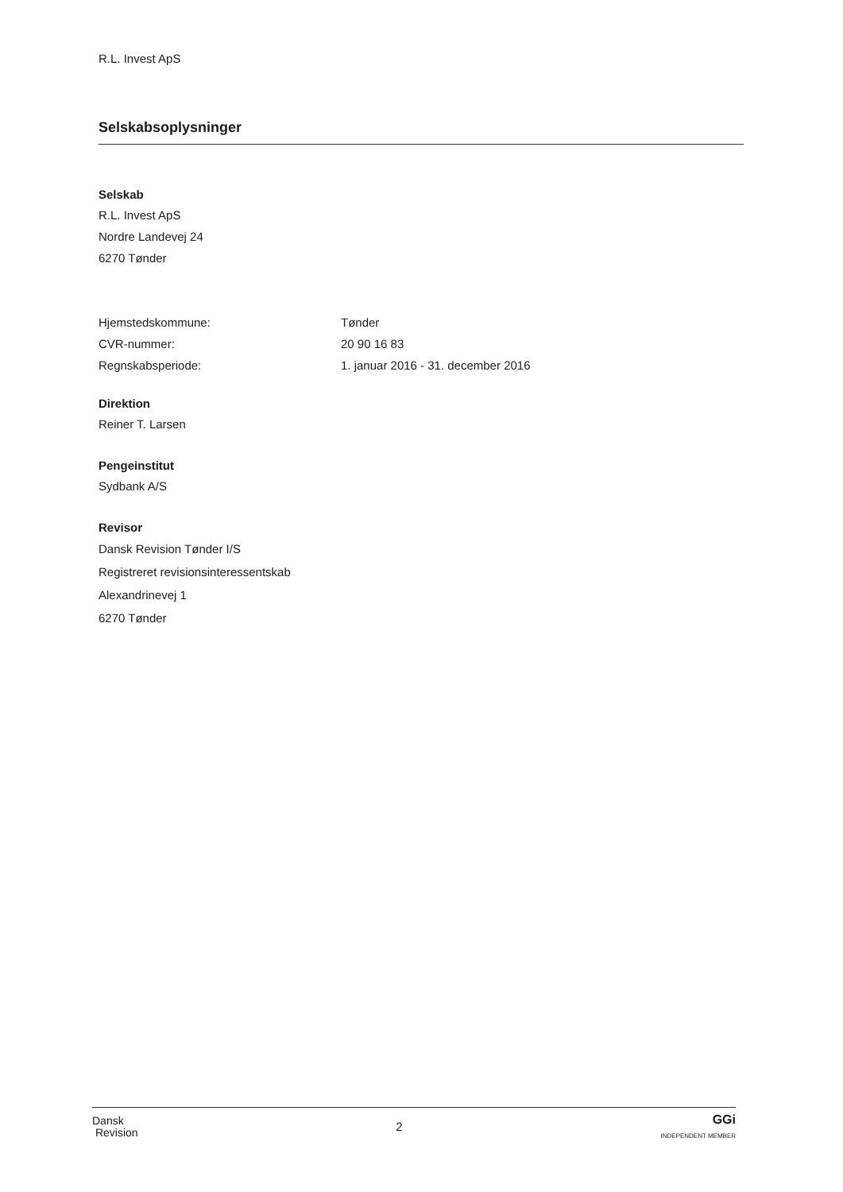R.L. Invest ApS
Selskabsoplysninger
Selskab
R.L. Invest ApS
Nordre Landevej 24
6270 Tønder
Hjemstedskommune: Tønder
CVR-nummer: 20 90 16 83
Regnskabsperiode: 1. januar 2016 - 31. december 2016
Direktion
Reiner T. Larsen
Pengeinstitut
Sydbank A/S
Revisor
Dansk Revision Tønder I/S
Registreret revisionsinteressentskab
Alexandrinevej 1
6270 Tønder
Dansk
Revision
2
GGi
INDEPENDENT MEMBER